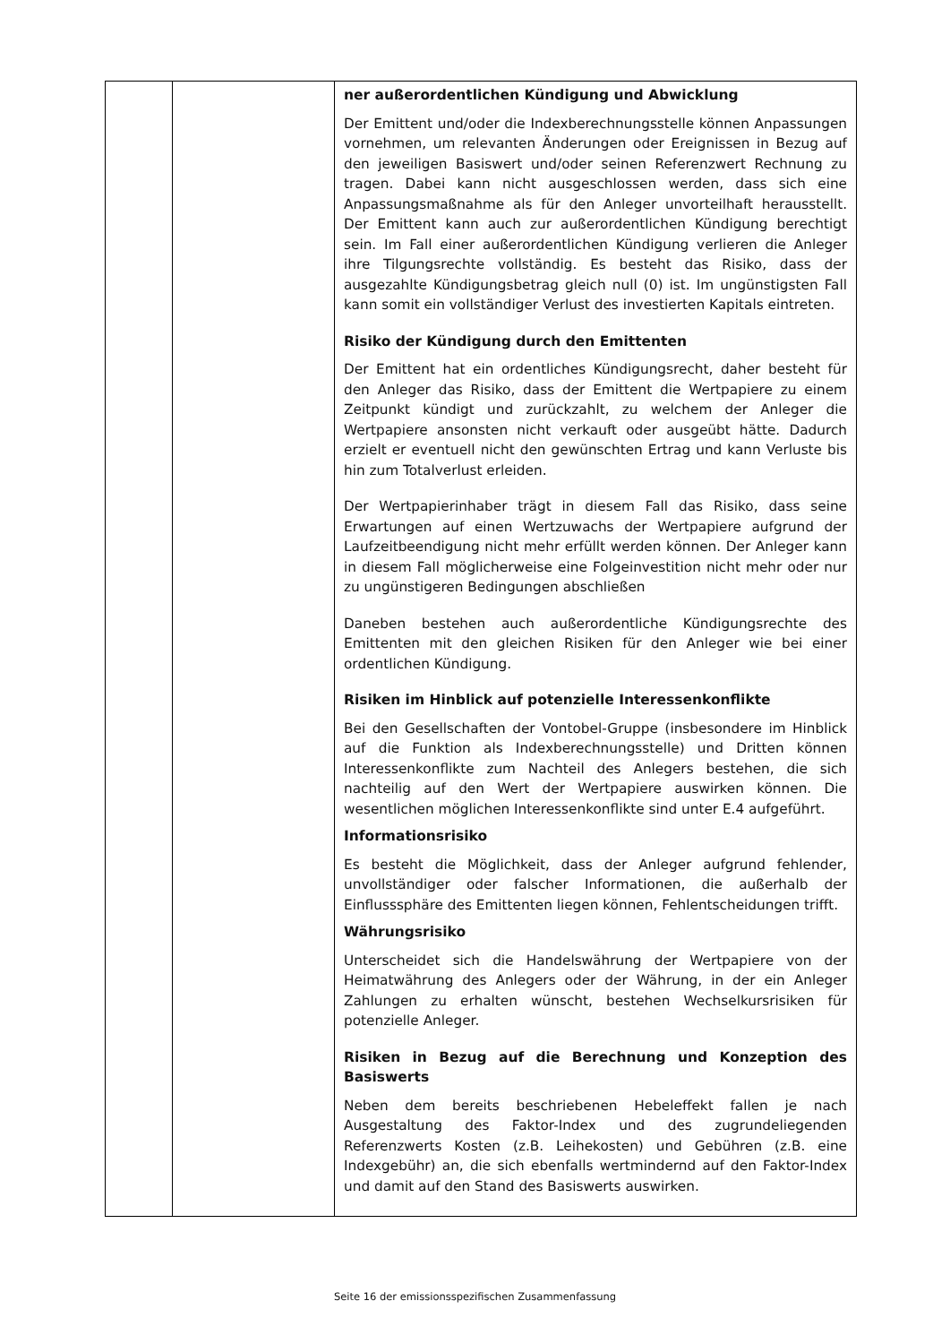| | | ner außerordentlichen Kündigung und Abwicklung Der Emittent und/oder die Indexberechnungsstelle können Anpassungen vornehmen, um relevanten Änderungen oder Ereignissen in Bezug auf den jeweiligen Basiswert und/oder seinen Referenzwert Rechnung zu tragen. Dabei kann nicht ausgeschlossen werden, dass sich eine Anpassungsmaßnahme als für den Anleger unvorteilhaft herausstellt. Der Emittent kann auch zur außerordentlichen Kündigung berechtigt sein. Im Fall einer außerordentlichen Kündigung verlieren die Anleger ihre Tilgungsrechte vollständig. Es besteht das Risiko, dass der ausgezahlte Kündigungsbetrag gleich null (0) ist. Im ungünstigsten Fall kann somit ein vollständiger Verlust des investierten Kapitals eintreten. Risiko der Kündigung durch den Emittenten Der Emittent hat ein ordentliches Kündigungsrecht, daher besteht für den Anleger das Risiko, dass der Emittent die Wertpapiere zu einem Zeitpunkt kündigt und zurückzahlt, zu welchem der Anleger die Wertpapiere ansonsten nicht verkauft oder ausgeübt hätte. Dadurch erzielt er eventuell nicht den gewünschten Ertrag und kann Verluste bis hin zum Totalverlust erleiden. Der Wertpapierinhaber trägt in diesem Fall das Risiko, dass seine Erwartungen auf einen Wertzuwachs der Wertpapiere aufgrund der Laufzeitbeendigung nicht mehr erfüllt werden können. Der Anleger kann in diesem Fall möglicherweise eine Folgeinvestition nicht mehr oder nur zu ungünstigeren Bedingungen abschließen Daneben bestehen auch außerordentliche Kündigungsrechte des Emittenten mit den gleichen Risiken für den Anleger wie bei einer ordentlichen Kündigung. Risiken im Hinblick auf potenzielle Interessenkonflikte Bei den Gesellschaften der Vontobel-Gruppe (insbesondere im Hinblick auf die Funktion als Indexberechnungsstelle) und Dritten können Interessenkonflikte zum Nachteil des Anlegers bestehen, die sich nachteilig auf den Wert der Wertpapiere auswirken können. Die wesentlichen möglichen Interessenkonflikte sind unter E.4 aufgeführt. Informationsrisiko Es besteht die Möglichkeit, dass der Anleger aufgrund fehlender, unvollständiger oder falscher Informationen, die außerhalb der Einflusssphäre des Emittenten liegen können, Fehlentscheidungen trifft. Währungsrisiko Unterscheidet sich die Handelswährung der Wertpapiere von der Heimatwährung des Anlegers oder der Währung, in der ein Anleger Zahlungen zu erhalten wünscht, bestehen Wechselkursrisiken für potenzielle Anleger. Risiken in Bezug auf die Berechnung und Konzeption des Basiswerts Neben dem bereits beschriebenen Hebeleffekt fallen je nach Ausgestaltung des Faktor-Index und des zugrundeliegenden Referenzwerts Kosten (z.B. Leihekosten) und Gebühren (z.B. eine Indexgebühr) an, die sich ebenfalls wertmindernd auf den Faktor-Index und damit auf den Stand des Basiswerts auswirken. |
Seite 16 der emissionsspezifischen Zusammenfassung